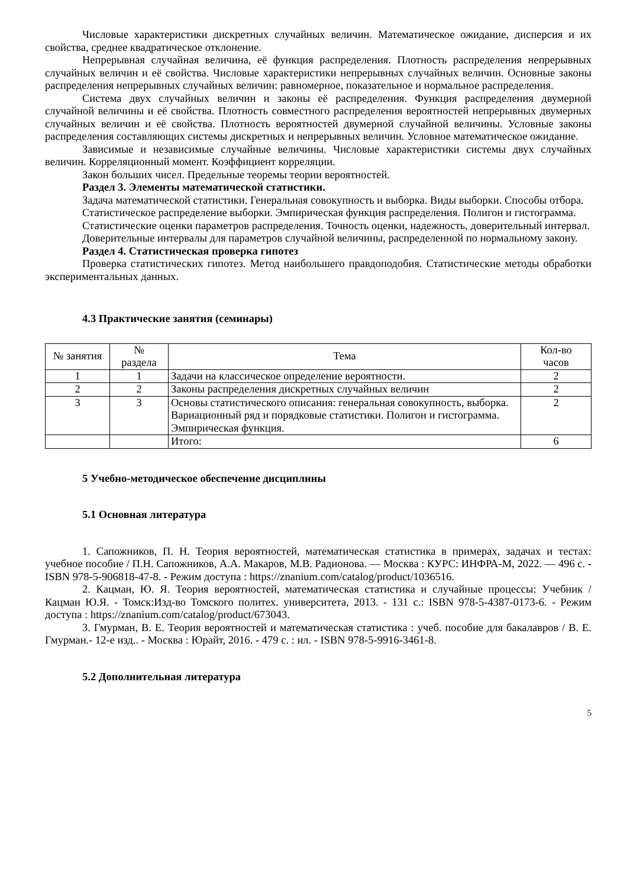Числовые характеристики дискретных случайных величин. Математическое ожидание, дисперсия и их свойства, среднее квадратическое отклонение.
Непрерывная случайная величина, её функция распределения. Плотность распределения непрерывных случайных величин и её свойства. Числовые характеристики непрерывных случайных величин. Основные законы распределения непрерывных случайных величин: равномерное, показательное и нормальное распределения.
Система двух случайных величин и законы её распределения. Функция распределения двумерной случайной величины и её свойства. Плотность совместного распределения вероятностей непрерывных двумерных случайных величин и её свойства. Плотность вероятностей двумерной случайной величины. Условные законы распределения составляющих системы дискретных и непрерывных величин. Условное математическое ожидание.
Зависимые и независимые случайные величины. Числовые характеристики системы двух случайных величин. Корреляционный момент. Коэффициент корреляции.
Закон больших чисел. Предельные теоремы теории вероятностей.
Раздел 3. Элементы математической статистики.
Задача математической статистики. Генеральная совокупность и выборка. Виды выборки. Способы отбора.
Статистическое распределение выборки. Эмпирическая функция распределения. Полигон и гистограмма.
Статистические оценки параметров распределения. Точность оценки, надежность, доверительный интервал.
Доверительные интервалы для параметров случайной величины, распределенной по нормальному закону.
Раздел 4. Статистическая проверка гипотез
Проверка статистических гипотез. Метод наибольшего правдоподобия. Статистические методы обработки экспериментальных данных.
4.3 Практические занятия (семинары)
| № занятия | № раздела | Тема | Кол-во часов |
| --- | --- | --- | --- |
| 1 | 1 | Задачи на классическое определение вероятности. | 2 |
| 2 | 2 | Законы распределения дискретных случайных величин | 2 |
| 3 | 3 | Основы статистического описания: генеральная совокупность, выборка. Вариационный ряд и порядковые статистики. Полигон и гистограмма. Эмпирическая функция. | 2 |
| | | Итого: | 6 |
5 Учебно-методическое обеспечение дисциплины
5.1 Основная литература
1. Сапожников, П. Н. Теория вероятностей, математическая статистика в примерах, задачах и тестах: учебное пособие / П.Н. Сапожников, А.А. Макаров, М.В. Радионова. — Москва : КУРС: ИНФРА-М, 2022. — 496 с. - ISBN 978-5-906818-47-8. - Режим доступа : https://znanium.com/catalog/product/1036516.
2. Кацман, Ю. Я. Теория вероятностей, математическая статистика и случайные процессы: Учебник / Кацман Ю.Я. - Томск:Изд-во Томского политех. университета, 2013. - 131 с.: ISBN 978-5-4387-0173-6. - Режим доступа : https://znanium.com/catalog/product/673043.
3. Гмурман, В. Е. Теория вероятностей и математическая статистика : учеб. пособие для бакалавров / В. Е. Гмурман.- 12-е изд.. - Москва : Юрайт, 2016. - 479 с. : ил. - ISBN 978-5-9916-3461-8.
5.2 Дополнительная литература
5